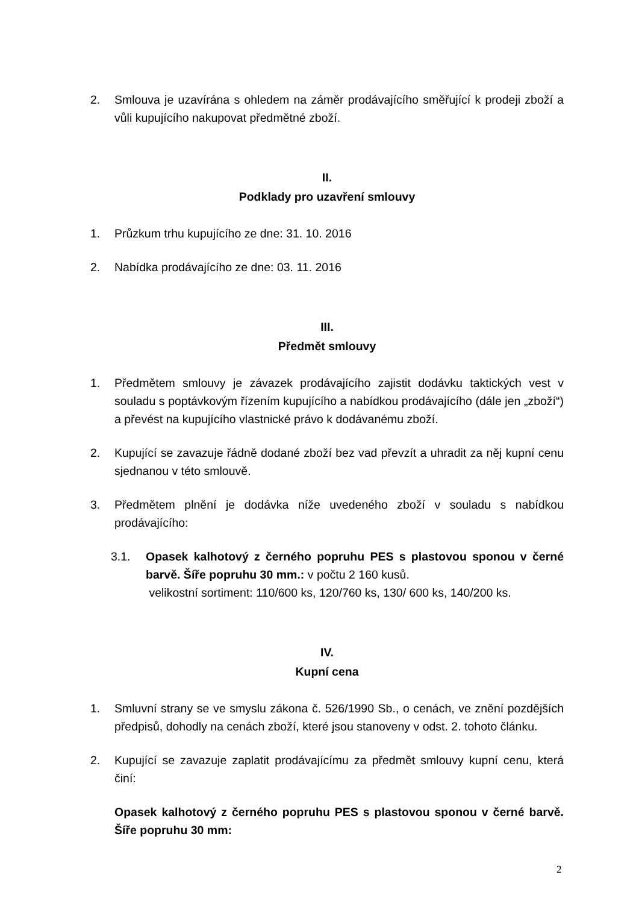2. Smlouva je uzavírána s ohledem na záměr prodávajícího směřující k prodeji zboží a vůli kupujícího nakupovat předmětné zboží.
II.
Podklady pro uzavření smlouvy
1. Průzkum trhu kupujícího ze dne: 31. 10. 2016
2. Nabídka prodávajícího ze dne: 03. 11. 2016
III.
Předmět smlouvy
1. Předmětem smlouvy je závazek prodávajícího zajistit dodávku taktických vest v souladu s poptávkovým řízením kupujícího a nabídkou prodávajícího (dále jen „zboží“) a převést na kupujícího vlastnické právo k dodávanému zboží.
2. Kupující se zavazuje řádně dodané zboží bez vad převzít a uhradit za něj kupní cenu sjednanou v této smlouvě.
3. Předmětem plnění je dodávka níže uvedeného zboží v souladu s nabídkou prodávajícího:
3.1. Opasek kalhotový z černého popruhu PES s plastovou sponou v černé barvě. Šíře popruhu 30 mm.: v počtu 2 160 kusů.
velikostní sortiment: 110/600 ks, 120/760 ks, 130/ 600 ks, 140/200 ks.
IV.
Kupní cena
1. Smluvní strany se ve smyslu zákona č. 526/1990 Sb., o cenách, ve znění pozdějších předpisů, dohodly na cenách zboží, které jsou stanoveny v odst. 2. tohoto článku.
2. Kupující se zavazuje zaplatit prodávajícímu za předmět smlouvy kupní cenu, která činí:
Opasek kalhotový z černého popruhu PES s plastovou sponou v černé barvě. Šíře popruhu 30 mm:
2